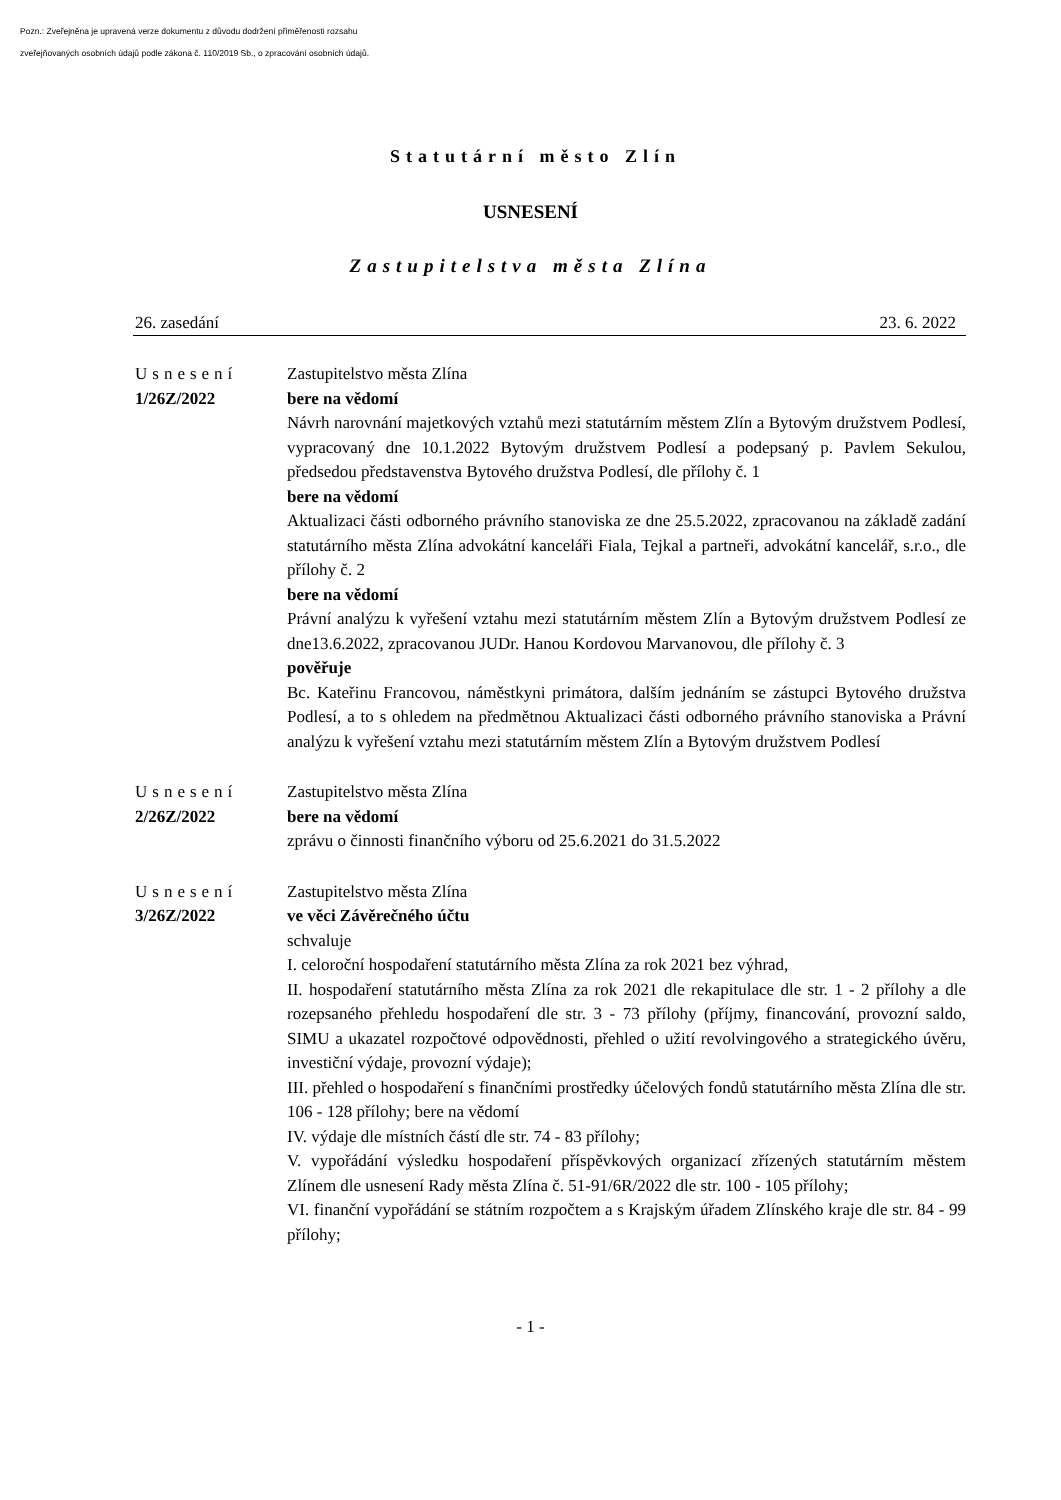Pozn.: Zveřejněna je upravená verze dokumentu z důvodu dodržení přiměřenosti rozsahu
zveřejňovaných osobních údajů podle zákona č. 110/2019 Sb., o zpracování osobních údajů.
Statutární město Zlín
USNESENÍ
Zastupitelstva města Zlína
26. zasedání 23. 6. 2022
Usnesení
1/26Z/2022
Zastupitelstvo města Zlína
bere na vědomí
Návrh narovnání majetkových vztahů mezi statutárním městem Zlín a Bytovým družstvem Podlesí, vypracovaný dne 10.1.2022 Bytovým družstvem Podlesí a podepsaný p. Pavlem Sekulou, předsedou představenstva Bytového družstva Podlesí, dle přílohy č. 1
bere na vědomí
Aktualizaci části odborného právního stanoviska ze dne 25.5.2022, zpracovanou na základě zadání statutárního města Zlína advokátní kanceláři Fiala, Tejkal a partneři, advokátní kancelář, s.r.o., dle přílohy č. 2
bere na vědomí
Právní analýzu k vyřešení vztahu mezi statutárním městem Zlín a Bytovým družstvem Podlesí ze dne13.6.2022, zpracovanou JUDr. Hanou Kordovou Marvanovou, dle přílohy č. 3
pověřuje
Bc. Kateřinu Francovou, náměstkyni primátora, dalším jednáním se zástupci Bytového družstva Podlesí, a to s ohledem na předmětnou Aktualizaci části odborného právního stanoviska a Právní analýzu k vyřešení vztahu mezi statutárním městem Zlín a Bytovým družstvem Podlesí
Usnesení
2/26Z/2022
Zastupitelstvo města Zlína
bere na vědomí
zprávu o činnosti finančního výboru od 25.6.2021 do 31.5.2022
Usnesení
3/26Z/2022
Zastupitelstvo města Zlína
ve věci Závěrečného účtu
schvaluje
I. celoroční hospodaření statutárního města Zlína za rok 2021 bez výhrad,
II. hospodaření statutárního města Zlína za rok 2021 dle rekapitulace dle str. 1 - 2 přílohy a dle rozepsaného přehledu hospodaření dle str. 3 - 73 přílohy (příjmy, financování, provozní saldo, SIMU a ukazatel rozpočtové odpovědnosti, přehled o užití revolvingového a strategického úvěru, investiční výdaje, provozní výdaje);
III. přehled o hospodaření s finančními prostředky účelových fondů statutárního města Zlína dle str. 106 - 128 přílohy; bere na vědomí
IV. výdaje dle místních částí dle str. 74 - 83 přílohy;
V. vypořádání výsledku hospodaření příspěvkových organizací zřízených statutárním městem Zlínem dle usnesení Rady města Zlína č. 51-91/6R/2022 dle str. 100 - 105 přílohy;
VI. finanční vypořádání se státním rozpočtem a s Krajským úřadem Zlínského kraje dle str. 84 - 99 přílohy;
- 1 -